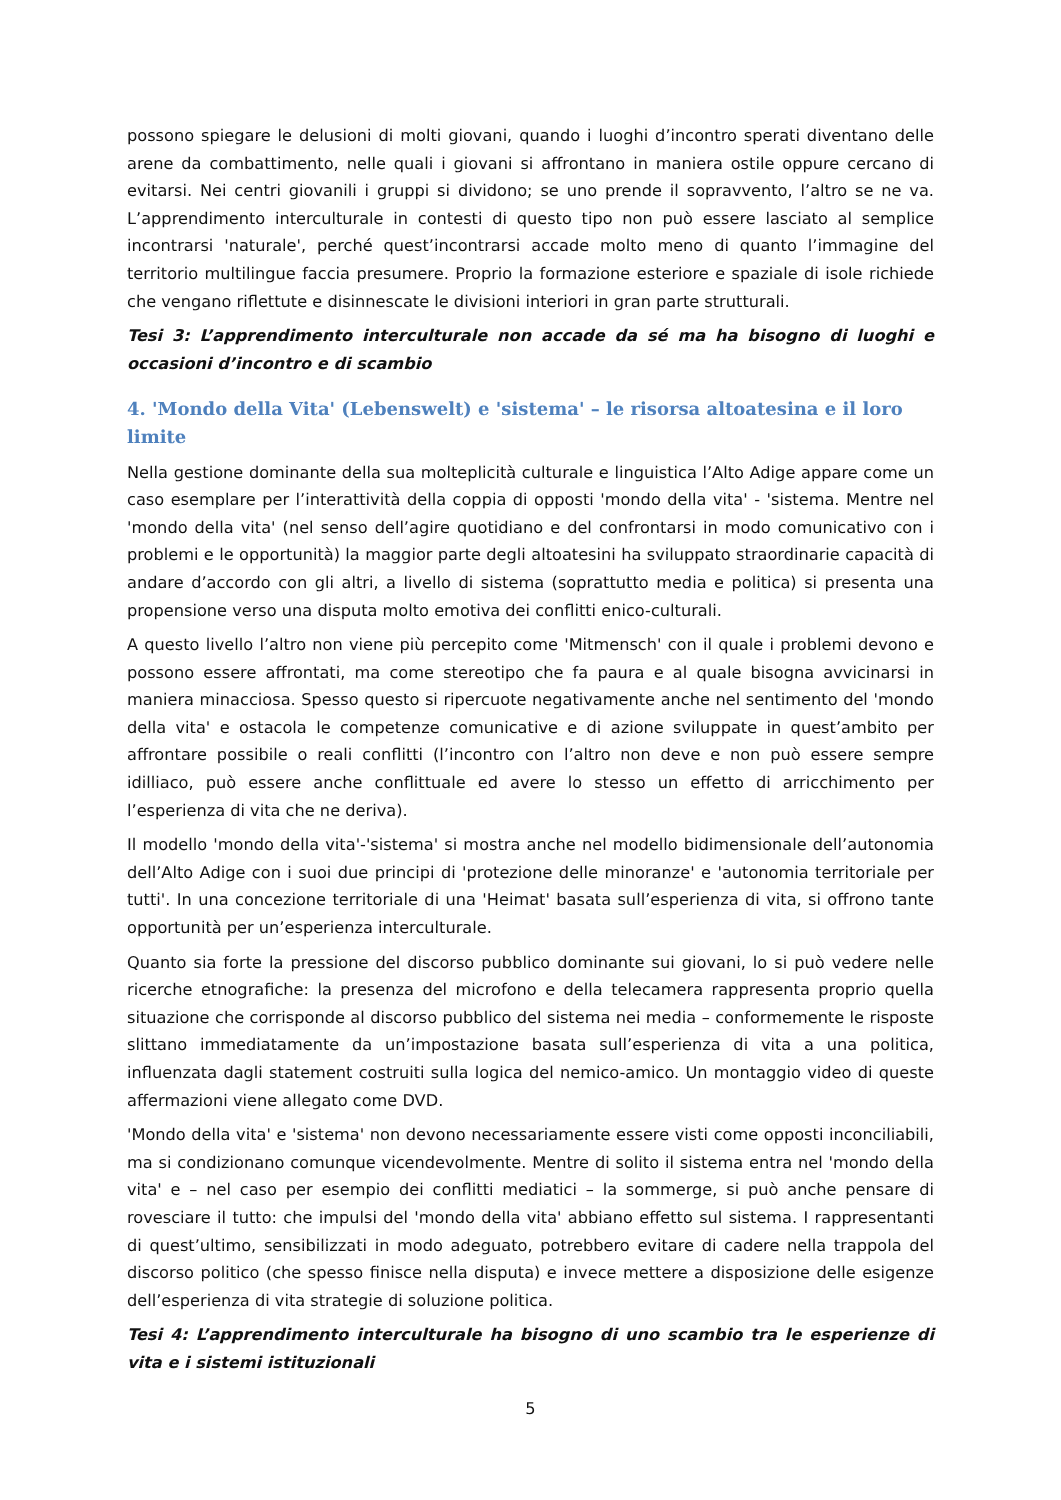possono spiegare le delusioni di molti giovani, quando i luoghi d’incontro sperati diventano delle arene da combattimento, nelle quali i giovani si affrontano in maniera ostile oppure cercano di evitarsi. Nei centri giovanili i gruppi si dividono; se uno prende il sopravvento, l’altro se ne va. L’apprendimento interculturale in contesti di questo tipo non può essere lasciato al semplice incontrarsi 'naturale', perché quest’incontrarsi accade molto meno di quanto l’immagine del territorio multilingue faccia presumere. Proprio la formazione esteriore e spaziale di isole richiede che vengano riflettute e disinnescate le divisioni interiori in gran parte strutturali.
Tesi 3: L’apprendimento interculturale non accade da sé ma ha bisogno di luoghi e occasioni d’incontro e di scambio
4. 'Mondo della Vita' (Lebenswelt) e 'sistema' – le risorsa altoatesina e il loro limite
Nella gestione dominante della sua molteplicità culturale e linguistica l’Alto Adige appare come un caso esemplare per l’interattività della coppia di opposti 'mondo della vita' - 'sistema. Mentre nel 'mondo della vita' (nel senso dell’agire quotidiano e del confrontarsi in modo comunicativo con i problemi e le opportunità) la maggior parte degli altoatesini ha sviluppato straordinarie capacità di andare d’accordo con gli altri, a livello di sistema (soprattutto media e politica) si presenta una propensione verso una disputa molto emotiva dei conflitti enico-culturali.
A questo livello l’altro non viene più percepito come 'Mitmensch' con il quale i problemi devono e possono essere affrontati, ma come stereotipo che fa paura e al quale bisogna avvicinarsi in maniera minacciosa. Spesso questo si ripercuote negativamente anche nel sentimento del 'mondo della vita' e ostacola le competenze comunicative e di azione sviluppate in quest’ambito per affrontare possibile o reali conflitti (l’incontro con l’altro non deve e non può essere sempre idilliaco, può essere anche conflittuale ed avere lo stesso un effetto di arricchimento per l’esperienza di vita che ne deriva).
Il modello 'mondo della vita'-'sistema' si mostra anche nel modello bidimensionale dell’autonomia dell’Alto Adige con i suoi due principi di 'protezione delle minoranze' e 'autonomia territoriale per tutti'. In una concezione territoriale di una 'Heimat' basata sull’esperienza di vita, si offrono tante opportunità per un’esperienza interculturale.
Quanto sia forte la pressione del discorso pubblico dominante sui giovani, lo si può vedere nelle ricerche etnografiche: la presenza del microfono e della telecamera rappresenta proprio quella situazione che corrisponde al discorso pubblico del sistema nei media – conformemente le risposte slittano immediatamente da un’impostazione basata sull’esperienza di vita a una politica, influenzata dagli statement costruiti sulla logica del nemico-amico. Un montaggio video di queste affermazioni viene allegato come DVD.
'Mondo della vita' e 'sistema' non devono necessariamente essere visti come opposti inconciliabili, ma si condizionano comunque vicendevolmente. Mentre di solito il sistema entra nel 'mondo della vita' e – nel caso per esempio dei conflitti mediatici – la sommerge, si può anche pensare di rovesciare il tutto: che impulsi del 'mondo della vita' abbiano effetto sul sistema. I rappresentanti di quest’ultimo, sensibilizzati in modo adeguato, potrebbero evitare di cadere nella trappola del discorso politico (che spesso finisce nella disputa) e invece mettere a disposizione delle esigenze dell’esperienza di vita strategie di soluzione politica.
Tesi 4: L’apprendimento interculturale ha bisogno di uno scambio tra le esperienze di vita e i sistemi istituzionali
5